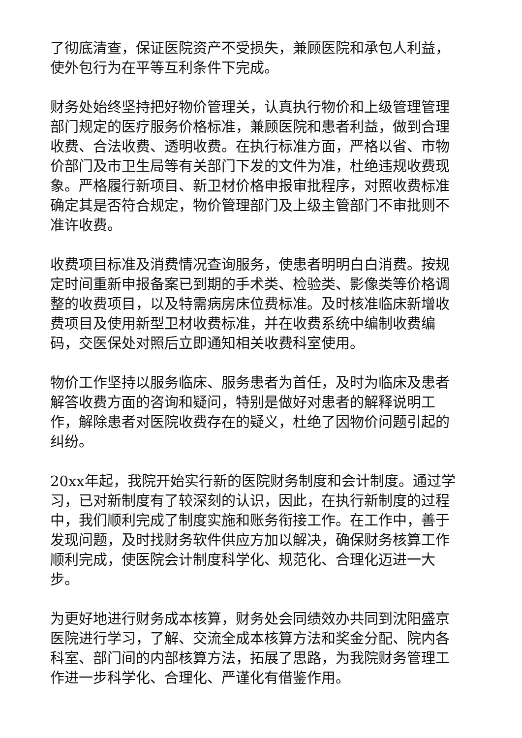了彻底清查，保证医院资产不受损失，兼顾医院和承包人利益，使外包行为在平等互利条件下完成。
财务处始终坚持把好物价管理关，认真执行物价和上级管理管理部门规定的医疗服务价格标准，兼顾医院和患者利益，做到合理收费、合法收费、透明收费。在执行标准方面，严格以省、市物价部门及市卫生局等有关部门下发的文件为准，杜绝违规收费现象。严格履行新项目、新卫材价格申报审批程序，对照收费标准确定其是否符合规定，物价管理部门及上级主管部门不审批则不准许收费。
收费项目标准及消费情况查询服务，使患者明明白白消费。按规定时间重新申报备案已到期的手术类、检验类、影像类等价格调整的收费项目，以及特需病房床位费标准。及时核准临床新增收费项目及使用新型卫材收费标准，并在收费系统中编制收费编码，交医保处对照后立即通知相关收费科室使用。
物价工作坚持以服务临床、服务患者为首任，及时为临床及患者解答收费方面的咨询和疑问，特别是做好对患者的解释说明工作，解除患者对医院收费存在的疑义，杜绝了因物价问题引起的纠纷。
20xx年起，我院开始实行新的医院财务制度和会计制度。通过学习，已对新制度有了较深刻的认识，因此，在执行新制度的过程中，我们顺利完成了制度实施和账务衔接工作。在工作中，善于发现问题，及时找财务软件供应方加以解决，确保财务核算工作顺利完成，使医院会计制度科学化、规范化、合理化迈进一大步。
为更好地进行财务成本核算，财务处会同绩效办共同到沈阳盛京医院进行学习，了解、交流全成本核算方法和奖金分配、院内各科室、部门间的内部核算方法，拓展了思路，为我院财务管理工作进一步科学化、合理化、严谨化有借鉴作用。